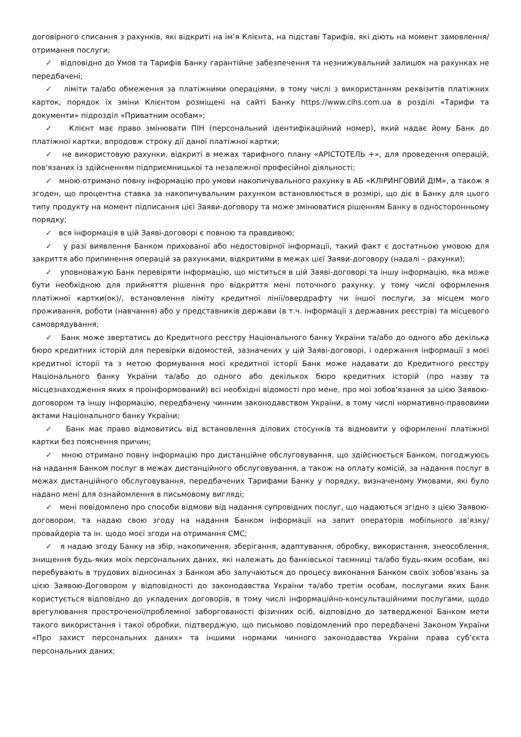договірного списання з рахунків, які відкриті на ім’я Клієнта, на підставі Тарифів, які діють на момент замовлення/отримання послуги;
✓ відповідно до Умов та Тарифів Банку гарантійне забезпечення та незнижувальний залишок на рахунках не передбачені;
✓ ліміти та/або обмеження за платіжними операціями, в тому числі з використанням реквізитів платіжних карток, порядок їх зміни Клієнтом розміщені на сайті Банку https://www.clhs.com.ua в розділі «Тарифи та документи» підрозділ «Приватним особам»;
✓ Клієнт має право змінювати ПІН (персональний ідентифікаційний номер), який надає йому Банк до платіжної картки, впродовж строку дії даної платіжної картки;
✓ не використовую рахунки, відкриті в межах тарифного плану «АРІСТОТЕЛЬ +», для проведення операцій, пов'язаних із здійсненням підприємницької та незалежної професійної діяльності;
✓ мною отримано повну інформацію про умови накопичувального рахунку в АБ «КЛІРИНГОВИЙ ДІМ», а також я згоден, що процентна ставка за накопичувальним рахунком встановлюється в розмірі, що діє в Банку для цього типу продукту на момент підписання цієї Заяви-договору та може змінюватися рішенням Банку в односторонньому порядку;
✓ вся інформація в цій Заяві-договорі є повною та правдивою;
✓ у разі виявлення Банком прихованої або недостовірної інформації, такий факт є достатньою умовою для закриття або припинення операцій за рахунками, відкритими в межах цієї Заяви-договору (надалі – рахунки);
✓ уповноважую Банк перевіряти інформацію, що міститься в цій Заяві-договорі та іншу інформацію, яка може бути необхідною для прийняття рішення про відкриття мені поточного рахунку, у тому числі оформлення платіжної картки(ок)/, встановлення ліміту кредитної лінії/овердрафту чи іншої послуги, за місцем мого проживання, роботи (навчання) або у представників держави (в т.ч. інформації з державних реєстрів) та місцевого самоврядування;
✓ Банк може звертатись до Кредитного реєстру Національного банку України та/або до одного або декілька бюро кредитних історій для перевірки відомостей, зазначених у цій Заяві-договорі, і одержання інформації з моєї кредитної історії та з метою формування моєї кредитної історії Банк може надавати до Кредитного реєстру Національного банку України та/або до одного або декількох бюро кредитних історій (про назву та місцезнаходження яких я проінформований) всі необхідні відомості про мене, про мої зобов'язання за цією Заявою-договором та іншу інформацію, передбачену чинним законодавством України, в тому числі нормативно-правовими актами Національного банку України;
✓ Банк має право відмовитись від встановлення ділових стосунків та відмовити у оформленні платіжної картки без пояснення причин;
✓ мною отримано повну інформацію про дистанційне обслуговування, що здійснюється Банком, погоджуюсь на надання Банком послуг в межах дистанційного обслуговування, а також на оплату комісій, за надання послуг в межах дистанційного обслуговування, передбачених Тарифами Банку у порядку, визначеному Умовами, які було надано мені для ознайомлення в письмовому вигляді;
✓ мені повідомлено про способи відмови від надання супровідних послуг, що надаються згідно з цією Заявою-договором, та надаю свою згоду на надання Банком інформації на запит операторів мобільного зв’язку/провайдерів та ін. щодо моєї згоди на отримання СМС;
✓ я надаю згоду Банку на збір, накопичення, зберігання, адаптування, обробку, використання, знеособлення, знищення будь-яких моїх персональних даних, які належать до банківської таємниці та/або будь-яким особам, які перебувають в трудових відносинах з Банком або залучаються до процесу виконання Банком своїх зобов’язань за цією Заявою-Договором у відповідності до законодавства України та/або третім особам, послугами яких Банк користується відповідно до укладених договорів, в тому числі інформаційно-консультаційними послугами, щодо врегулювання простроченої/проблемної заборгованості фізичних осіб, відповідно до затвердженої Банком мети такого використання і такої обробки, підтверджую, що письмово повідомлений про передбачені Законом України «Про захист персональних даних» та іншими нормами чинного законодавства України права суб’єкта персональних даних;